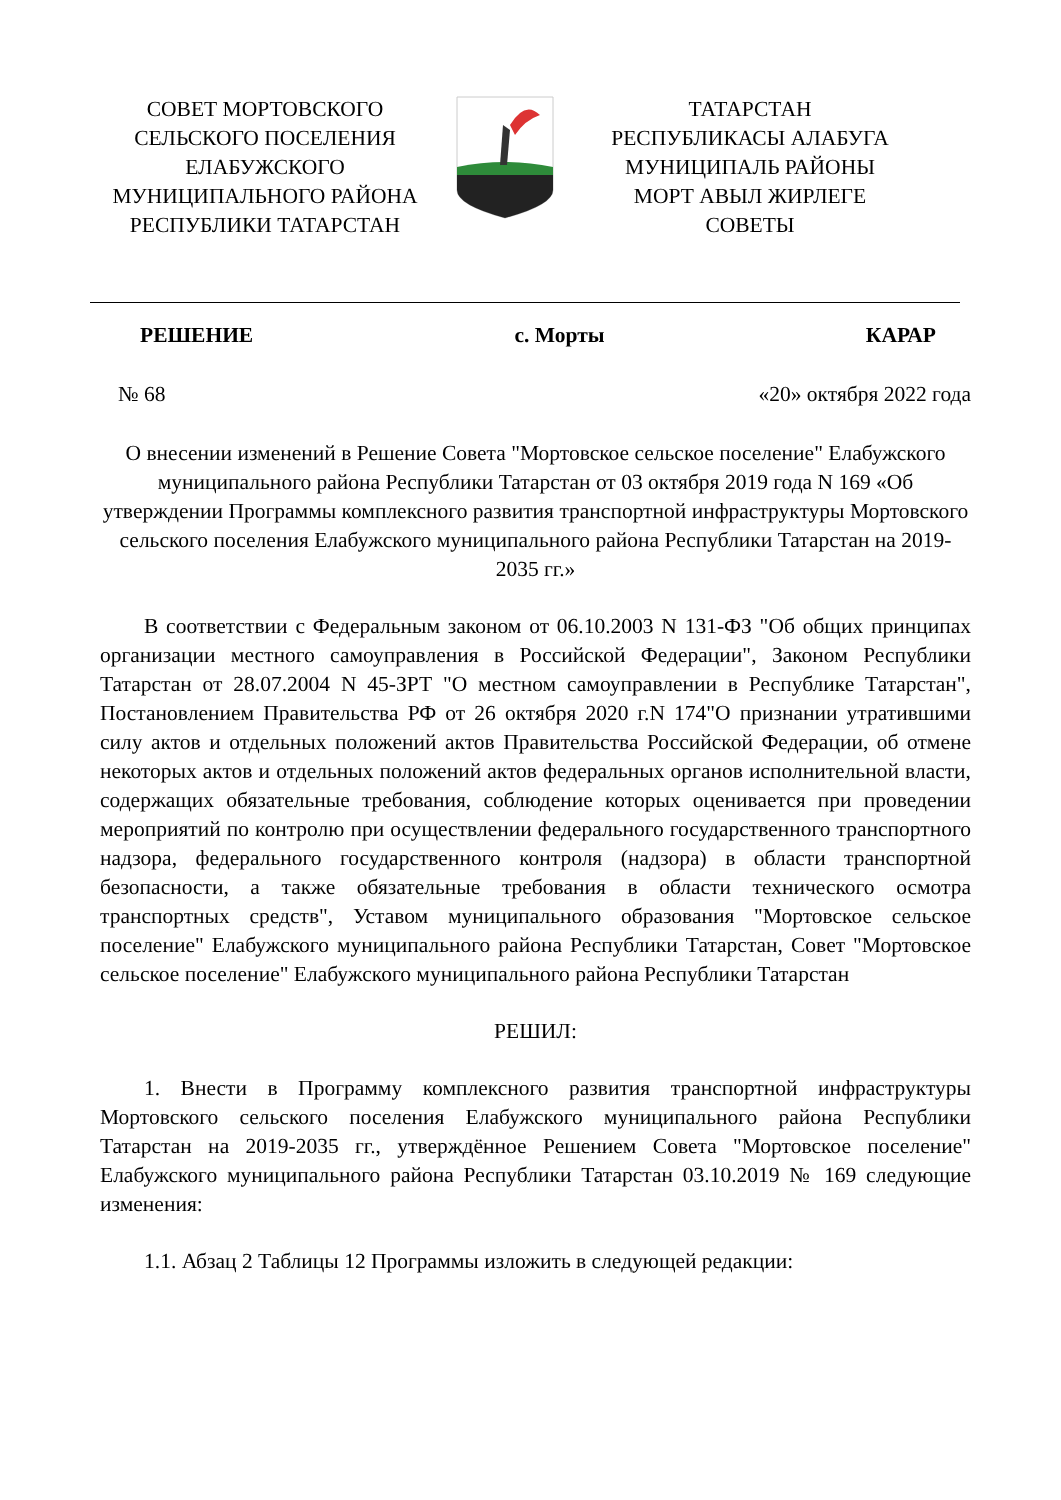СОВЕТ МОРТОВСКОГО
СЕЛЬСКОГО ПОСЕЛЕНИЯ
ЕЛАБУЖСКОГО
МУНИЦИПАЛЬНОГО РАЙОНА
РЕСПУБЛИКИ ТАТАРСТАН
ТАТАРСТАН
РЕСПУБЛИКАСЫ АЛАБУГА
МУНИЦИПАЛЬ РАЙОНЫ
МОРТ АВЫЛ ЖИРЛЕГЕ
СОВЕТЫ
РЕШЕНИЕ с. Морты КАРАР
№ 68 «20» октября 2022 года
О внесении изменений в Решение Совета "Мортовское сельское поселение" Елабужского муниципального района Республики Татарстан от 03 октября 2019 года N 169 «Об утверждении Программы комплексного развития транспортной инфраструктуры Мортовского сельского поселения Елабужского муниципального района Республики Татарстан на 2019-2035 гг.»
В соответствии с Федеральным законом от 06.10.2003 N 131-ФЗ "Об общих принципах организации местного самоуправления в Российской Федерации", Законом Республики Татарстан от 28.07.2004 N 45-ЗРТ "О местном самоуправлении в Республике Татарстан", Постановлением Правительства РФ от 26 октября 2020 г.N 174"О признании утратившими силу актов и отдельных положений актов Правительства Российской Федерации, об отмене некоторых актов и отдельных положений актов федеральных органов исполнительной власти, содержащих обязательные требования, соблюдение которых оценивается при проведении мероприятий по контролю при осуществлении федерального государственного транспортного надзора, федерального государственного контроля (надзора) в области транспортной безопасности, а также обязательные требования в области технического осмотра транспортных средств", Уставом муниципального образования "Мортовское сельское поселение" Елабужского муниципального района Республики Татарстан, Совет "Мортовское сельское поселение" Елабужского муниципального района Республики Татарстан
РЕШИЛ:
1. Внести в Программу комплексного развития транспортной инфраструктуры Мортовского сельского поселения Елабужского муниципального района Республики Татарстан на 2019-2035 гг., утверждённое Решением Совета "Мортовское поселение" Елабужского муниципального района Республики Татарстан 03.10.2019 № 169 следующие изменения:
1.1. Абзац 2 Таблицы 12 Программы изложить в следующей редакции: